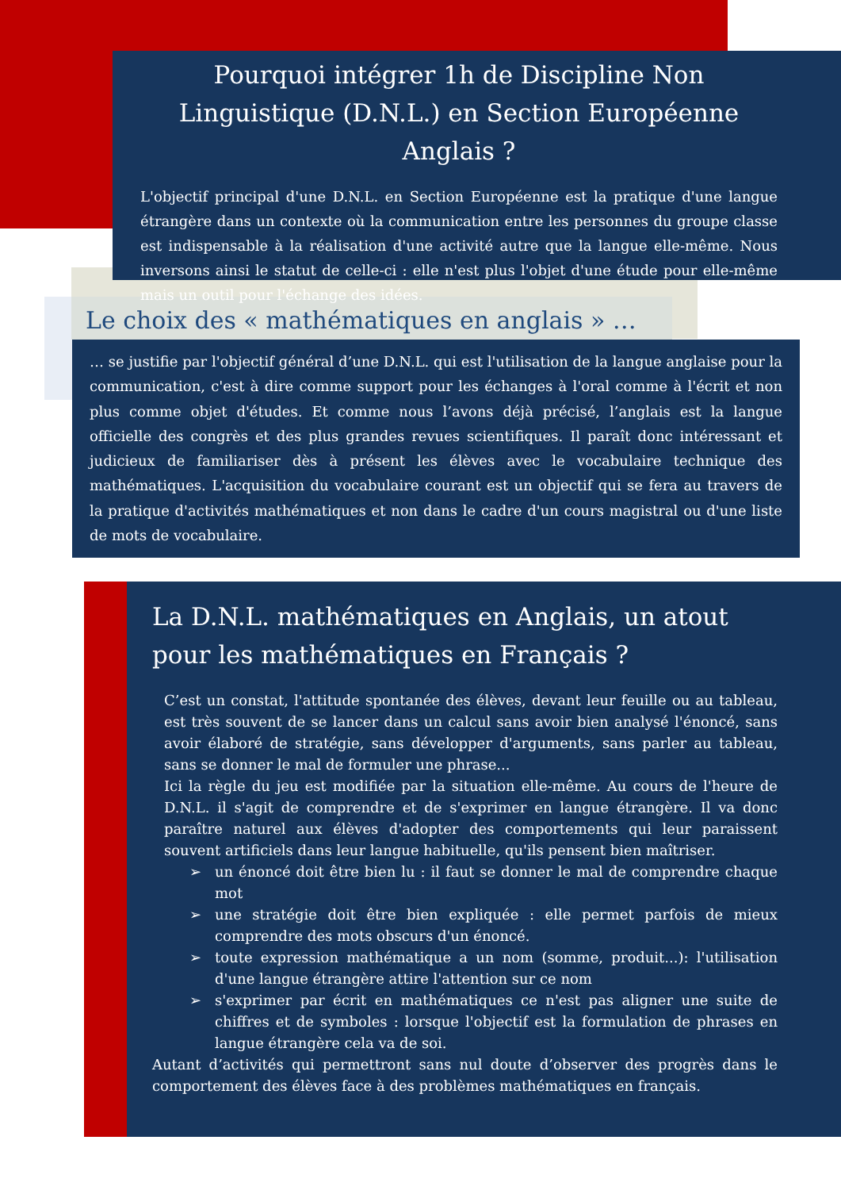Pourquoi intégrer 1h de Discipline Non Linguistique (D.N.L.) en Section Européenne Anglais ?
L'objectif principal d'une D.N.L. en Section Européenne est la pratique d'une langue étrangère dans un contexte où la communication entre les personnes du groupe classe est indispensable à la réalisation d'une activité autre que la langue elle-même. Nous inversons ainsi le statut de celle-ci : elle n'est plus l'objet d'une étude pour elle-même mais un outil pour l'échange des idées.
Le choix des « mathématiques en anglais » …
… se justifie par l'objectif général d’une D.N.L. qui est l'utilisation de la langue anglaise pour la communication, c'est à dire comme support pour les échanges à l'oral comme à l'écrit et non plus comme objet d'études. Et comme nous l’avons déjà précisé, l’anglais est la langue officielle des congrès et des plus grandes revues scientifiques. Il paraît donc intéressant et judicieux de familiariser dès à présent les élèves avec le vocabulaire technique des mathématiques. L'acquisition du vocabulaire courant est un objectif qui se fera au travers de la pratique d'activités mathématiques et non dans le cadre d'un cours magistral ou d'une liste de mots de vocabulaire.
La D.N.L. mathématiques en Anglais, un atout pour les mathématiques en Français ?
C’est un constat, l'attitude spontanée des élèves, devant leur feuille ou au tableau, est très souvent de se lancer dans un calcul sans avoir bien analysé l'énoncé, sans avoir élaboré de stratégie, sans développer d'arguments, sans parler au tableau, sans se donner le mal de formuler une phrase...
Ici la règle du jeu est modifiée par la situation elle-même. Au cours de l'heure de D.N.L. il s'agit de comprendre et de s'exprimer en langue étrangère. Il va donc paraître naturel aux élèves d'adopter des comportements qui leur paraissent souvent artificiels dans leur langue habituelle, qu'ils pensent bien maîtriser.
➢ un énoncé doit être bien lu : il faut se donner le mal de comprendre chaque mot
➢ une stratégie doit être bien expliquée : elle permet parfois de mieux comprendre des mots obscurs d'un énoncé.
➢ toute expression mathématique a un nom (somme, produit...): l'utilisation d'une langue étrangère attire l'attention sur ce nom
➢ s'exprimer par écrit en mathématiques ce n'est pas aligner une suite de chiffres et de symboles : lorsque l'objectif est la formulation de phrases en langue étrangère cela va de soi.
Autant d’activités qui permettront sans nul doute d’observer des progrès dans le comportement des élèves face à des problèmes mathématiques en français.